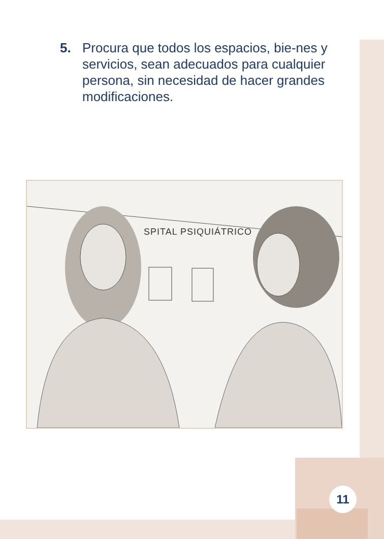5. Procura que todos los espacios, bie-nes y servicios, sean adecuados para cualquier persona, sin necesidad de hacer grandes modificaciones.
SPITAL PSIQUIÁTRICO
11